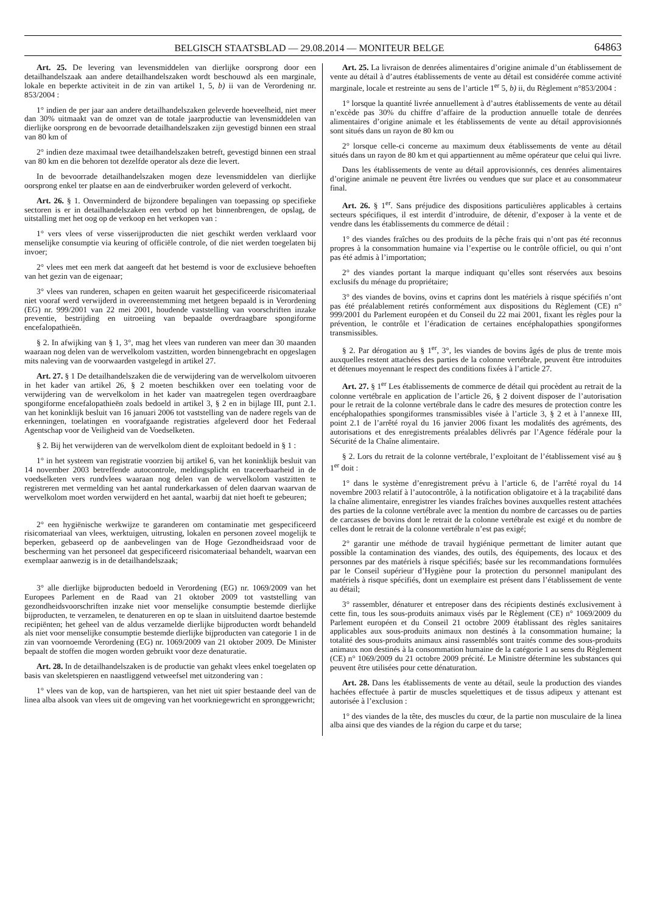BELGISCH STAATSBLAD — 29.08.2014 — MONITEUR BELGE 64863
Art. 25. De levering van levensmiddelen van dierlijke oorsprong door een detailhandelszaak aan andere detailhandelszaken wordt beschouwd als een marginale, lokale en beperkte activiteit in de zin van artikel 1, 5, b) ii van de Verordening nr. 853/2004 :
1° indien de per jaar aan andere detailhandelszaken geleverde hoeveelheid, niet meer dan 30% uitmaakt van de omzet van de totale jaarproductie van levensmiddelen van dierlijke oorsprong en de bevoorrade detailhandelszaken zijn gevestigd binnen een straal van 80 km of
2° indien deze maximaal twee detailhandelszaken betreft, gevestigd binnen een straal van 80 km en die behoren tot dezelfde operator als deze die levert.
In de bevoorrade detailhandelszaken mogen deze levensmiddelen van dierlijke oorsprong enkel ter plaatse en aan de eindverbruiker worden geleverd of verkocht.
Art. 26. § 1. Onverminderd de bijzondere bepalingen van toepassing op specifieke sectoren is er in detailhandelszaken een verbod op het binnenbrengen, de opslag, de uitstalling met het oog op de verkoop en het verkopen van :
1° vers vlees of verse visserijproducten die niet geschikt werden verklaard voor menselijke consumptie via keuring of officiële controle, of die niet werden toegelaten bij invoer;
2° vlees met een merk dat aangeeft dat het bestemd is voor de exclusieve behoeften van het gezin van de eigenaar;
3° vlees van runderen, schapen en geiten waaruit het gespecificeerde risicomateriaal niet vooraf werd verwijderd in overeenstemming met hetgeen bepaald is in Verordening (EG) nr. 999/2001 van 22 mei 2001, houdende vaststelling van voorschriften inzake preventie, bestrijding en uitroeiing van bepaalde overdraagbare spongiforme encefalopathieën.
§ 2. In afwijking van § 1, 3°, mag het vlees van runderen van meer dan 30 maanden waaraan nog delen van de wervelkolom vastzitten, worden binnengebracht en opgeslagen mits naleving van de voorwaarden vastgelegd in artikel 27.
Art. 27. § 1 De detailhandelszaken die de verwijdering van de wervelkolom uitvoeren in het kader van artikel 26, § 2 moeten beschikken over een toelating voor de verwijdering van de wervelkolom in het kader van maatregelen tegen overdraagbare spongiforme encefalopathieën zoals bedoeld in artikel 3, § 2 en in bijlage III, punt 2.1. van het koninklijk besluit van 16 januari 2006 tot vaststelling van de nadere regels van de erkenningen, toelatingen en voorafgaande registraties afgeleverd door het Federaal Agentschap voor de Veiligheid van de Voedselketen.
§ 2. Bij het verwijderen van de wervelkolom dient de exploitant bedoeld in § 1 :
1° in het systeem van registratie voorzien bij artikel 6, van het koninklijk besluit van 14 november 2003 betreffende autocontrole, meldingsplicht en traceerbaarheid in de voedselketen vers rundvlees waaraan nog delen van de wervelkolom vastzitten te registreren met vermelding van het aantal runderkarkassen of delen daarvan waarvan de wervelkolom moet worden verwijderd en het aantal, waarbij dat niet hoeft te gebeuren;
2° een hygiënische werkwijze te garanderen om contaminatie met gespecificeerd risicomateriaal van vlees, werktuigen, uitrusting, lokalen en personen zoveel mogelijk te beperken, gebaseerd op de aanbevelingen van de Hoge Gezondheidsraad voor de bescherming van het personeel dat gespecificeerd risicomateriaal behandelt, waarvan een exemplaar aanwezig is in de detailhandelszaak;
3° alle dierlijke bijproducten bedoeld in Verordening (EG) nr. 1069/2009 van het Europees Parlement en de Raad van 21 oktober 2009 tot vaststelling van gezondheidsvoorschriften inzake niet voor menselijke consumptie bestemde dierlijke bijproducten, te verzamelen, te denatureren en op te slaan in uitsluitend daartoe bestemde recipiënten; het geheel van de aldus verzamelde dierlijke bijproducten wordt behandeld als niet voor menselijke consumptie bestemde dierlijke bijproducten van categorie 1 in de zin van voornoemde Verordening (EG) nr. 1069/2009 van 21 oktober 2009. De Minister bepaalt de stoffen die mogen worden gebruikt voor deze denaturatie.
Art. 28. In de detailhandelszaken is de productie van gehakt vlees enkel toegelaten op basis van skeletspieren en naastliggend vetweefsel met uitzondering van :
1° vlees van de kop, van de hartspieren, van het niet uit spier bestaande deel van de linea alba alsook van vlees uit de omgeving van het voorkniegewricht en spronggewricht;
Art. 25. La livraison de denrées alimentaires d’origine animale d’un établissement de vente au détail à d’autres établissements de vente au détail est considérée comme activité marginale, locale et restreinte au sens de l’article 1<sup>er</sup> 5, b) ii, du Règlement n°853/2004 :
1° lorsque la quantité livrée annuellement à d’autres établissements de vente au détail n’excède pas 30% du chiffre d’affaire de la production annuelle totale de denrées alimentaires d’origine animale et les établissements de vente au détail approvisionnés sont situés dans un rayon de 80 km ou
2° lorsque celle-ci concerne au maximum deux établissements de vente au détail situés dans un rayon de 80 km et qui appartiennent au même opérateur que celui qui livre.
Dans les établissements de vente au détail approvisionnés, ces denrées alimentaires d’origine animale ne peuvent être livrées ou vendues que sur place et au consommateur final.
Art. 26. § 1<sup>er</sup>. Sans préjudice des dispositions particulières applicables à certains secteurs spécifiques, il est interdit d’introduire, de détenir, d’exposer à la vente et de vendre dans les établissements du commerce de détail :
1° des viandes fraîches ou des produits de la pêche frais qui n’ont pas été reconnus propres à la consommation humaine via l’expertise ou le contrôle officiel, ou qui n’ont pas été admis à l’importation;
2° des viandes portant la marque indiquant qu’elles sont réservées aux besoins exclusifs du ménage du propriétaire;
3° des viandes de bovins, ovins et caprins dont les matériels à risque spécifiés n’ont pas été préalablement retirés conformément aux dispositions du Règlement (CE) n° 999/2001 du Parlement européen et du Conseil du 22 mai 2001, fixant les règles pour la prévention, le contrôle et l’éradication de certaines encéphalopathies spongiformes transmissibles.
§ 2. Par dérogation au § 1<sup>er</sup>, 3°, les viandes de bovins âgés de plus de trente mois auxquelles restent attachées des parties de la colonne vertébrale, peuvent être introduites et détenues moyennant le respect des conditions fixées à l’article 27.
Art. 27. § 1<sup>er</sup> Les établissements de commerce de détail qui procèdent au retrait de la colonne vertébrale en application de l’article 26, § 2 doivent disposer de l’autorisation pour le retrait de la colonne vertébrale dans le cadre des mesures de protection contre les encéphalopathies spongiformes transmissibles visée à l’article 3, § 2 et à l’annexe III, point 2.1 de l’arrêté royal du 16 janvier 2006 fixant les modalités des agréments, des autorisations et des enregistrements préalables délivrés par l’Agence fédérale pour la Sécurité de la Chaîne alimentaire.
§ 2. Lors du retrait de la colonne vertébrale, l’exploitant de l’établissement visé au § 1<sup>er</sup> doit :
1° dans le système d’enregistrement prévu à l’article 6, de l’arrêté royal du 14 novembre 2003 relatif à l’autocontrôle, à la notification obligatoire et à la traçabilité dans la chaîne alimentaire, enregistrer les viandes fraîches bovines auxquelles restent attachées des parties de la colonne vertébrale avec la mention du nombre de carcasses ou de parties de carcasses de bovins dont le retrait de la colonne vertébrale est exigé et du nombre de celles dont le retrait de la colonne vertébrale n’est pas exigé;
2° garantir une méthode de travail hygiénique permettant de limiter autant que possible la contamination des viandes, des outils, des équipements, des locaux et des personnes par des matériels à risque spécifiés; basée sur les recommandations formulées par le Conseil supérieur d’Hygiène pour la protection du personnel manipulant des matériels à risque spécifiés, dont un exemplaire est présent dans l’établissement de vente au détail;
3° rassembler, dénaturer et entreposer dans des récipients destinés exclusivement à cette fin, tous les sous-produits animaux visés par le Règlement (CE) n° 1069/2009 du Parlement européen et du Conseil 21 octobre 2009 établissant des règles sanitaires applicables aux sous-produits animaux non destinés à la consommation humaine; la totalité des sous-produits animaux ainsi rassemblés sont traités comme des sous-produits animaux non destinés à la consommation humaine de la catégorie 1 au sens du Règlement (CE) n° 1069/2009 du 21 octobre 2009 précité. Le Ministre détermine les substances qui peuvent être utilisées pour cette dénaturation.
Art. 28. Dans les établissements de vente au détail, seule la production des viandes hachées effectuée à partir de muscles squelettiques et de tissus adipeux y attenant est autorisée à l’exclusion :
1° des viandes de la tête, des muscles du cœur, de la partie non musculaire de la linea alba ainsi que des viandes de la région du carpe et du tarse;